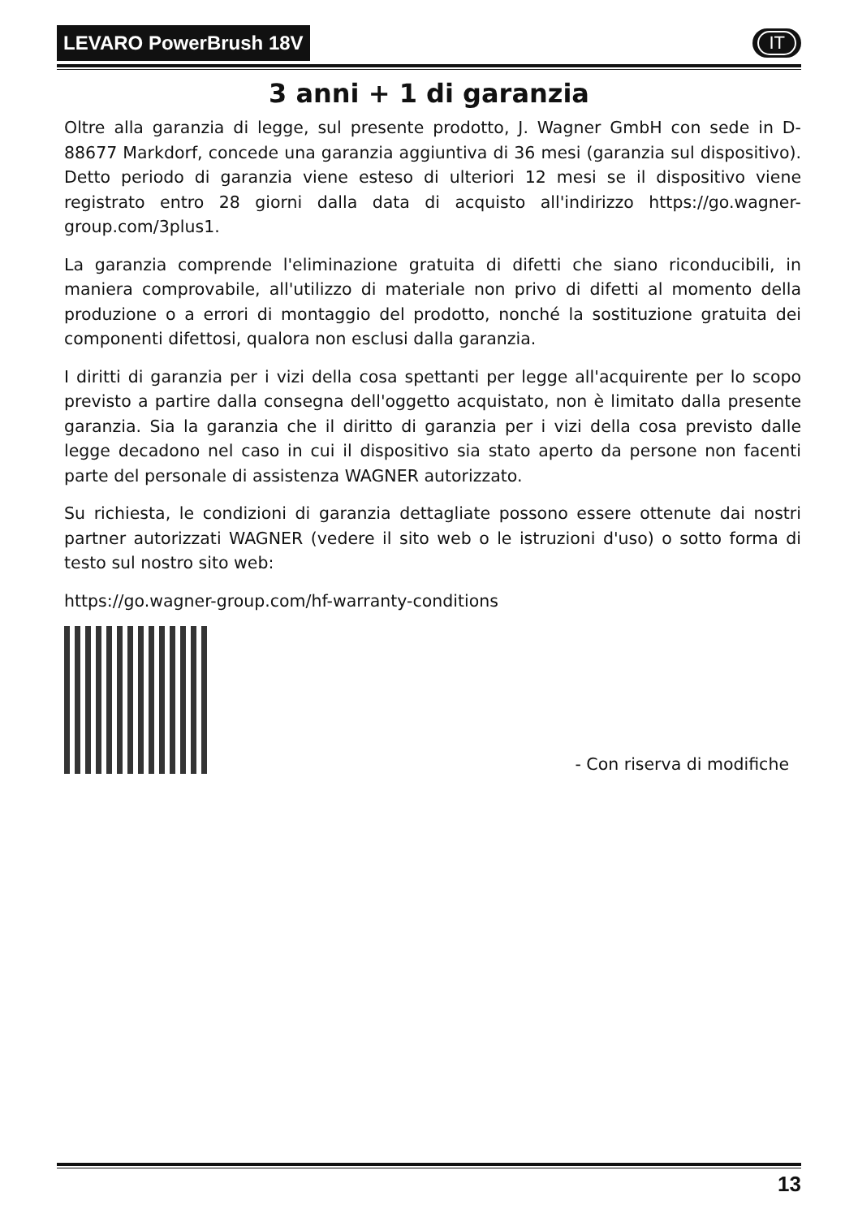LEVARO PowerBrush 18V
IT
3 anni + 1 di garanzia
Oltre alla garanzia di legge, sul presente prodotto, J. Wagner GmbH con sede in D-88677 Markdorf, concede una garanzia aggiuntiva di 36 mesi (garanzia sul dispositivo). Detto periodo di garanzia viene esteso di ulteriori 12 mesi se il dispositivo viene registrato entro 28 giorni dalla data di acquisto all'indirizzo https://go.wagner-group.com/3plus1.
La garanzia comprende l'eliminazione gratuita di difetti che siano riconducibili, in maniera comprovabile, all'utilizzo di materiale non privo di difetti al momento della produzione o a errori di montaggio del prodotto, nonché la sostituzione gratuita dei componenti difettosi, qualora non esclusi dalla garanzia.
I diritti di garanzia per i vizi della cosa spettanti per legge all'acquirente per lo scopo previsto a partire dalla consegna dell'oggetto acquistato, non è limitato dalla presente garanzia. Sia la garanzia che il diritto di garanzia per i vizi della cosa previsto dalle legge decadono nel caso in cui il dispositivo sia stato aperto da persone non facenti parte del personale di assistenza WAGNER autorizzato.
Su richiesta, le condizioni di garanzia dettagliate possono essere ottenute dai nostri partner autorizzati WAGNER (vedere il sito web o le istruzioni d'uso) o sotto forma di testo sul nostro sito web:
https://go.wagner-group.com/hf-warranty-conditions
- Con riserva di modifiche
13